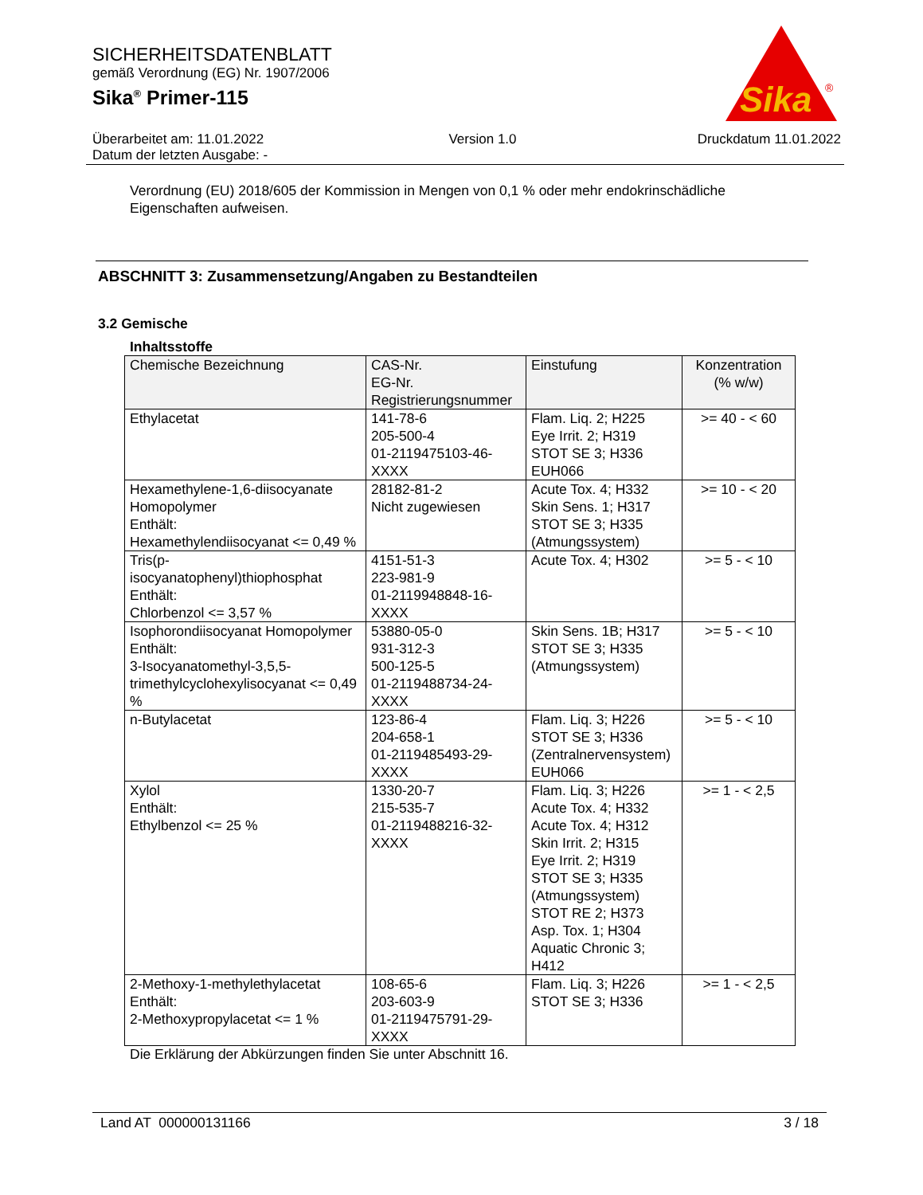SICHERHEITSDATENBLATT
gemäß Verordnung (EG) Nr. 1907/2006
Sika<sup>®</sup> Primer-115
Überarbeitet am: 11.01.2022
Datum der letzten Ausgabe: -
Version 1.0 Druckdatum 11.01.2022
Sika
®
Verordnung (EU) 2018/605 der Kommission in Mengen von 0,1 % oder mehr endokrinschädliche Eigenschaften aufweisen.
ABSCHNITT 3: Zusammensetzung/Angaben zu Bestandteilen
3.2 Gemische
Inhaltsstoffe
| Chemische Bezeichnung | CAS-Nr. EG-Nr. Registrierungsnummer | Einstufung | Konzentration (% w/w) |
| --- | --- | --- | --- |
| Ethylacetat | 141-78-6 205-500-4 01-2119475103-46-XXXX | Flam. Liq. 2; H225 Eye Irrit. 2; H319 STOT SE 3; H336 EUH066 | >= 40 - < 60 |
| Hexamethylene-1,6-diisocyanate Homopolymer Enthält: Hexamethylendiisocyanat <= 0,49 % | 28182-81-2 Nicht zugewiesen | Acute Tox. 4; H332 Skin Sens. 1; H317 STOT SE 3; H335 (Atmungssystem) | >= 10 - < 20 |
| Tris(p-isocyanatophenyl)thiophosphat Enthält: Chlorbenzol <= 3,57 % | 4151-51-3 223-981-9 01-2119948848-16-XXXX | Acute Tox. 4; H302 | >= 5 - < 10 |
| Isophorondiisocyanat Homopolymer Enthält: 3-Isocyanatomethyl-3,5,5- trimethylcyclohexylisocyanat <= 0,49 % | 53880-05-0 931-312-3 500-125-5 01-2119488734-24-XXXX | Skin Sens. 1B; H317 STOT SE 3; H335 (Atmungssystem) | >= 5 - < 10 |
| n-Butylacetat | 123-86-4 204-658-1 01-2119485493-29-XXXX | Flam. Liq. 3; H226 STOT SE 3; H336 (Zentralnervensystem) EUH066 | >= 5 - < 10 |
| Xylol Enthält: Ethylbenzol <= 25 % | 1330-20-7 215-535-7 01-2119488216-32-XXXX | Flam. Liq. 3; H226 Acute Tox. 4; H332 Acute Tox. 4; H312 Skin Irrit. 2; H315 Eye Irrit. 2; H319 STOT SE 3; H335 (Atmungssystem) STOT RE 2; H373 Asp. Tox. 1; H304 Aquatic Chronic 3; H412 | >= 1 - < 2,5 |
| 2-Methoxy-1-methylethylacetat Enthält: 2-Methoxypropylacetat <= 1 % | 108-65-6 203-603-9 01-2119475791-29-XXXX | Flam. Liq. 3; H226 STOT SE 3; H336 | >= 1 - < 2,5 |
Die Erklärung der Abkürzungen finden Sie unter Abschnitt 16.
Land AT 000000131166 3 / 18